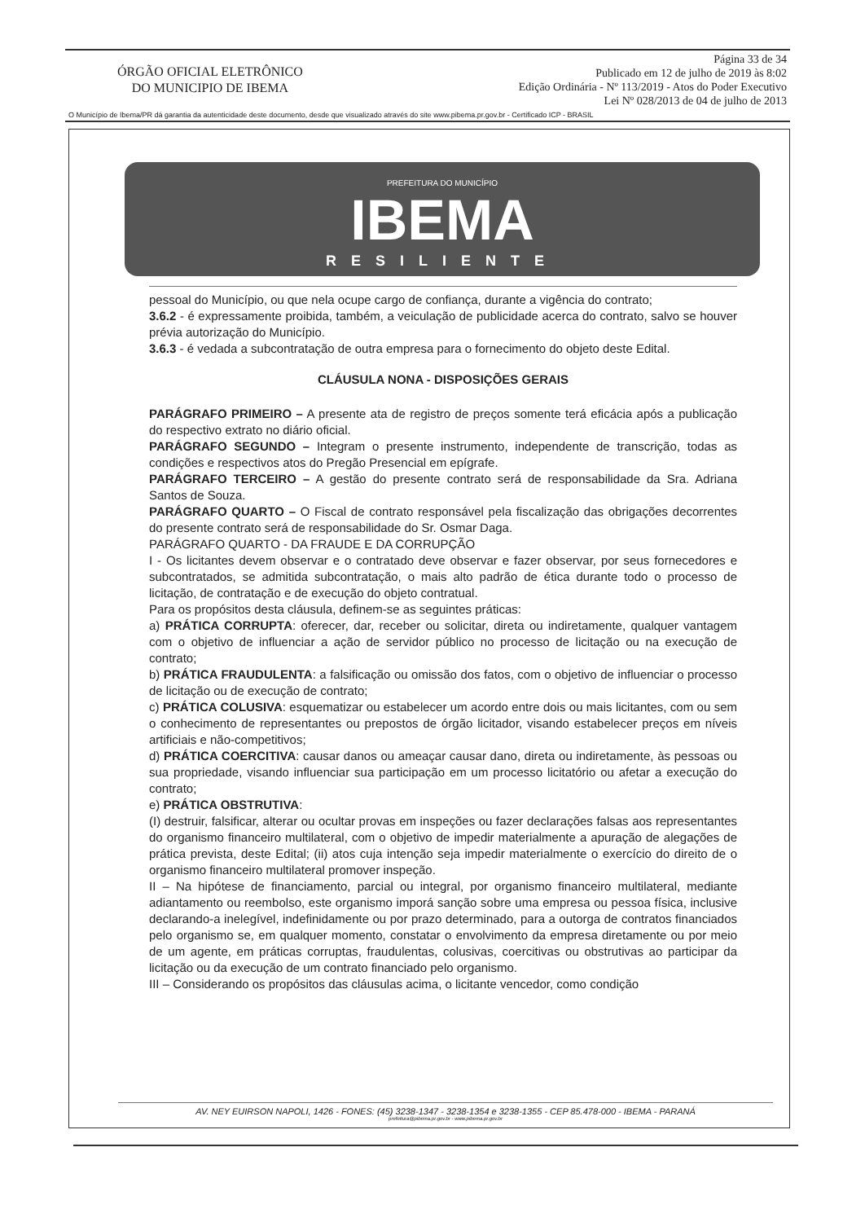ÓRGÃO OFICIAL ELETRÔNICO
DO MUNICIPIO DE IBEMA
Página 33 de 34
Publicado em 12 de julho de 2019 às 8:02
Edição Ordinária - Nº 113/2019 - Atos do Poder Executivo
Lei Nº 028/2013 de 04 de julho de 2013
O Município de Ibema/PR dá garantia da autenticidade deste documento, desde que visualizado através do site www.pibema.pr.gov.br - Certificado ICP - BRASIL
PREFEITURA DO MUNICÍPIO
IBEMA
RESILIENTE
pessoal do Município, ou que nela ocupe cargo de confiança, durante a vigência do contrato;
3.6.2 - é expressamente proibida, também, a veiculação de publicidade acerca do contrato, salvo se houver prévia autorização do Município.
3.6.3 - é vedada a subcontratação de outra empresa para o fornecimento do objeto deste Edital.
CLÁUSULA NONA - DISPOSIÇÕES GERAIS
PARÁGRAFO PRIMEIRO – A presente ata de registro de preços somente terá eficácia após a publicação do respectivo extrato no diário oficial.
PARÁGRAFO SEGUNDO – Integram o presente instrumento, independente de transcrição, todas as condições e respectivos atos do Pregão Presencial em epígrafe.
PARÁGRAFO TERCEIRO – A gestão do presente contrato será de responsabilidade da Sra. Adriana Santos de Souza.
PARÁGRAFO QUARTO – O Fiscal de contrato responsável pela fiscalização das obrigações decorrentes do presente contrato será de responsabilidade do Sr. Osmar Daga.
PARÁGRAFO QUARTO - DA FRAUDE E DA CORRUPÇÃO
I - Os licitantes devem observar e o contratado deve observar e fazer observar, por seus fornecedores e subcontratados, se admitida subcontratação, o mais alto padrão de ética durante todo o processo de licitação, de contratação e de execução do objeto contratual.
Para os propósitos desta cláusula, definem-se as seguintes práticas:
a) PRÁTICA CORRUPTA: oferecer, dar, receber ou solicitar, direta ou indiretamente, qualquer vantagem com o objetivo de influenciar a ação de servidor público no processo de licitação ou na execução de contrato;
b) PRÁTICA FRAUDULENTA: a falsificação ou omissão dos fatos, com o objetivo de influenciar o processo de licitação ou de execução de contrato;
c) PRÁTICA COLUSIVA: esquematizar ou estabelecer um acordo entre dois ou mais licitantes, com ou sem o conhecimento de representantes ou prepostos de órgão licitador, visando estabelecer preços em níveis artificiais e não-competitivos;
d) PRÁTICA COERCITIVA: causar danos ou ameaçar causar dano, direta ou indiretamente, às pessoas ou sua propriedade, visando influenciar sua participação em um processo licitatório ou afetar a execução do contrato;
e) PRÁTICA OBSTRUTIVA:
(I) destruir, falsificar, alterar ou ocultar provas em inspeções ou fazer declarações falsas aos representantes do organismo financeiro multilateral, com o objetivo de impedir materialmente a apuração de alegações de prática prevista, deste Edital; (ii) atos cuja intenção seja impedir materialmente o exercício do direito de o organismo financeiro multilateral promover inspeção.
II – Na hipótese de financiamento, parcial ou integral, por organismo financeiro multilateral, mediante adiantamento ou reembolso, este organismo imporá sanção sobre uma empresa ou pessoa física, inclusive declarando-a inelegível, indefinidamente ou por prazo determinado, para a outorga de contratos financiados pelo organismo se, em qualquer momento, constatar o envolvimento da empresa diretamente ou por meio de um agente, em práticas corruptas, fraudulentas, colusivas, coercitivas ou obstrutivas ao participar da licitação ou da execução de um contrato financiado pelo organismo.
III – Considerando os propósitos das cláusulas acima, o licitante vencedor, como condição
AV. NEY EUIRSON NAPOLI, 1426 - FONES: (45) 3238-1347 - 3238-1354 e 3238-1355 - CEP 85.478-000 - IBEMA - PARANÁ
prefeitura@pibema.pr.gov.br - www.pibema.pr.gov.br